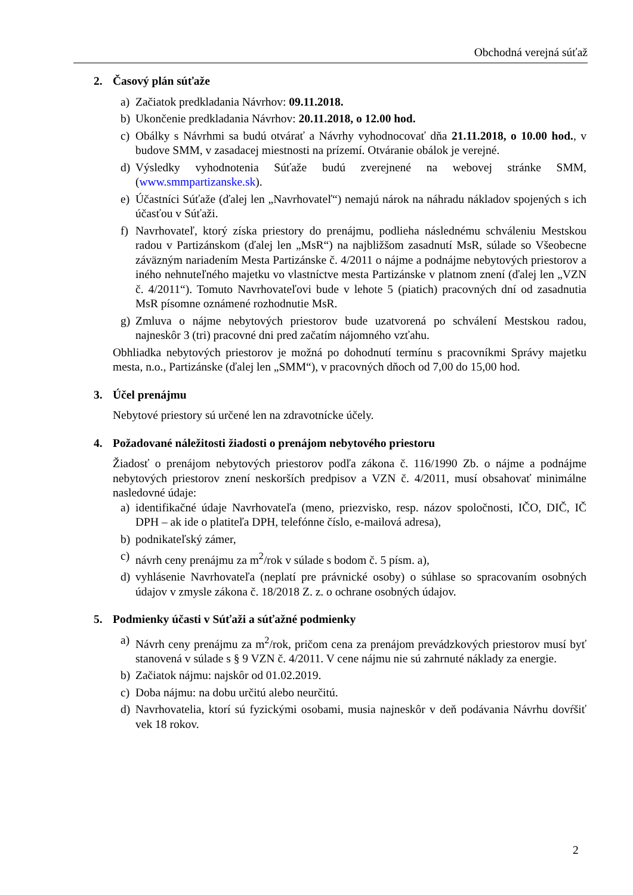Obchodná verejná súťaž
2. Časový plán súťaže
a) Začiatok predkladania Návrhov: 09.11.2018.
b) Ukončenie predkladania Návrhov: 20.11.2018, o 12.00 hod.
c) Obálky s Návrhmi sa budú otvárať a Návrhy vyhodnocovať dňa 21.11.2018, o 10.00 hod., v budove SMM, v zasadacej miestnosti na prízemí. Otváranie obálok je verejné.
d) Výsledky vyhodnotenia Súťaže budú zverejnené na webovej stránke SMM, (www.smmpartizanske.sk).
e) Účastníci Súťaže (ďalej len „Navrhovateľ“) nemajú nárok na náhradu nákladov spojených s ich účasťou v Súťaži.
f) Navrhovateľ, ktorý získa priestory do prenájmu, podlieha následnému schváleniu Mestskou radou v Partizánskom (ďalej len „MsR“) na najbližšom zasadnutí MsR, súlade so Všeobecne záväzným nariadením Mesta Partizánske č. 4/2011 o nájme a podnájme nebytových priestorov a iného nehnuteľného majetku vo vlastníctve mesta Partizánske v platnom znení (ďalej len „VZN č. 4/2011“). Tomuto Navrhovateľovi bude v lehote 5 (piatich) pracovných dní od zasadnutia MsR písomne oznámené rozhodnutie MsR.
g) Zmluva o nájme nebytových priestorov bude uzatvorená po schválení Mestskou radou, najneskôr 3 (tri) pracovné dni pred začatím nájomného vzťahu.
Obhliadka nebytových priestorov je možná po dohodnutí termínu s pracovníkmi Správy majetku mesta, n.o., Partizánske (ďalej len „SMM“), v pracovných dňoch od 7,00 do 15,00 hod.
3. Účel prenájmu
Nebytové priestory sú určené len na zdravotnícke účely.
4. Požadované náležitosti žiadosti o prenájom nebytového priestoru
Žiadosť o prenájom nebytových priestorov podľa zákona č. 116/1990 Zb. o nájme a podnájme nebytových priestorov znení neskorších predpisov a VZN č. 4/2011, musí obsahovať minimálne nasledovné údaje:
a) identifikačné údaje Navrhovateľa (meno, priezvisko, resp. názov spoločnosti, IČO, DIČ, IČ DPH – ak ide o platiteľa DPH, telefónne číslo, e-mailová adresa),
b) podnikateľský zámer,
c) návrh ceny prenájmu za m<sup>2</sup>/rok v súlade s bodom č. 5 písm. a),
d) vyhlásenie Navrhovateľa (neplatí pre právnické osoby) o súhlase so spracovaním osobných údajov v zmysle zákona č. 18/2018 Z. z. o ochrane osobných údajov.
5. Podmienky účasti v Súťaži a súťažné podmienky
a) Návrh ceny prenájmu za m<sup>2</sup>/rok, pričom cena za prenájom prevádzkových priestorov musí byť stanovená v súlade s § 9 VZN č. 4/2011. V cene nájmu nie sú zahrnuté náklady za energie.
b) Začiatok nájmu: najskôr od 01.02.2019.
c) Doba nájmu: na dobu určitú alebo neurčitú.
d) Navrhovatelia, ktorí sú fyzickými osobami, musia najneskôr v deň podávania Návrhu dovŕšiť vek 18 rokov.
2